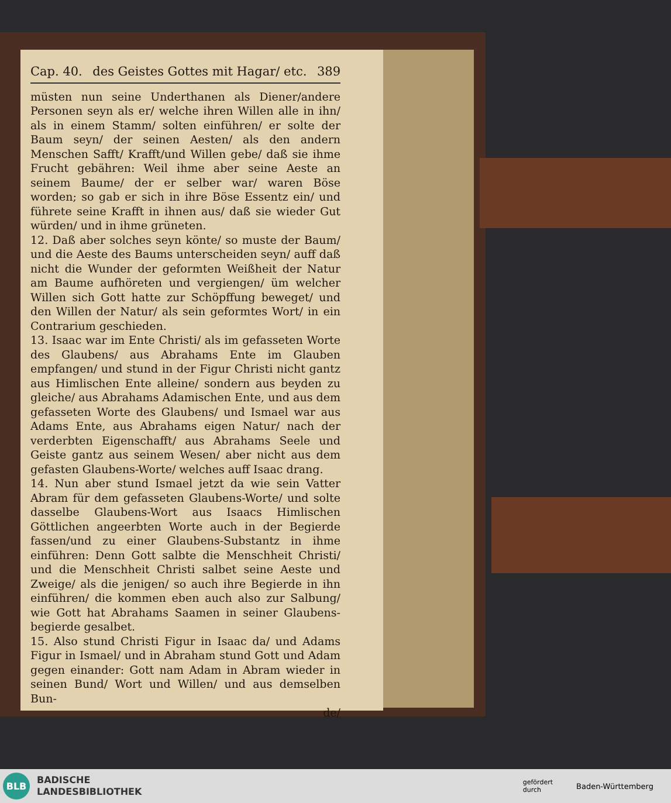Cap. 40. des Geistes Gottes mit Hagar/ etc. 389
müsten nun seine Underthanen als Diener/andere Personen seyn als er/ welche ihren Willen alle in ihn/ als in einem Stamm/ solten einführen/ er solte der Baum seyn/ der seinen Aesten/ als den andern Menschen Safft/ Krafft/und Willen gebe/ daß sie ihme Frucht gebähren: Weil ihme aber seine Aeste an seinem Baume/ der er selber war/ waren Böse worden; so gab er sich in ihre Böse Essentz ein/ und führete seine Krafft in ihnen aus/ daß sie wieder Gut würden/ und in ihme grüneten.
12. Daß aber solches seyn könte/ so muste der Baum/ und die Aeste des Baums unterscheiden seyn/ auff daß nicht die Wunder der geformten Weißheit der Natur am Baume aufhöreten und vergiengen/ üm welcher Willen sich Gott hatte zur Schöpffung beweget/ und den Willen der Natur/ als sein geformtes Wort/ in ein Contrarium geschieden.
13. Isaac war im Ente Christi/ als im gefasseten Worte des Glaubens/ aus Abrahams Ente im Glauben empfangen/ und stund in der Figur Christi nicht gantz aus Himlischen Ente alleine/ sondern aus beyden zu gleiche/ aus Abrahams Adamischen Ente, und aus dem gefasseten Worte des Glaubens/ und Ismael war aus Adams Ente, aus Abrahams eigen Natur/ nach der verderbten Eigenschafft/ aus Abrahams Seele und Geiste gantz aus seinem Wesen/ aber nicht aus dem gefasten Glaubens-Worte/ welches auff Isaac drang.
14. Nun aber stund Ismael jetzt da wie sein Vatter Abram für dem gefasseten Glaubens-Worte/ und solte dasselbe Glaubens-Wort aus Isaacs Himlischen Göttlichen angeerbten Worte auch in der Begierde fassen/und zu einer Glaubens-Substantz in ihme einführen: Denn Gott salbte die Menschheit Christi/ und die Menschheit Christi salbet seine Aeste und Zweige/ als die jenigen/ so auch ihre Begierde in ihn einführen/ die kommen eben auch also zur Salbung/ wie Gott hat Abrahams Saamen in seiner Glaubens-begierde gesalbet.
15. Also stund Christi Figur in Isaac da/ und Adams Figur in Ismael/ und in Abraham stund Gott und Adam gegen einander: Gott nam Adam in Abram wieder in seinen Bund/ Wort und Willen/ und aus demselben Bun-
de/
BLB
BADISCHE
LANDESBIBLIOTHEK
gefördert
durch Baden-Württemberg